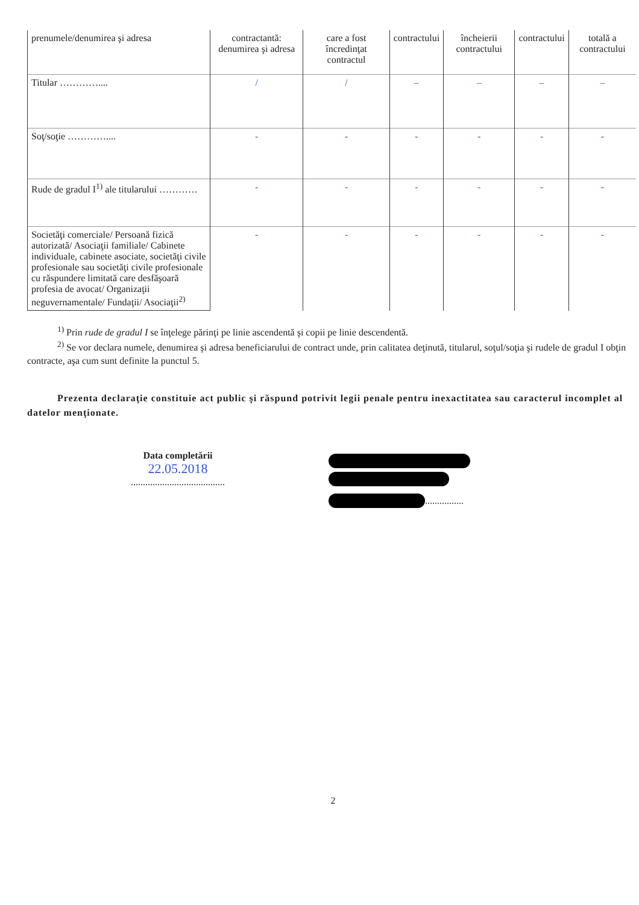| prenumele/denumirea şi adresa | contractantă: denumirea şi adresa | care a fost încredinţat contractul | contractului | încheierii contractului | contractului | totală a contractului |
| Titular ………….... | / | / | – | – | – | – |
| Soţ/soţie ………….... | - | - | - | - | - | - |
| Rude de gradul I<sup>1)</sup> ale titularului ………… | - | - | - | - | - | - |
| Societăţi comerciale/ Persoană fizică autorizată/ Asociaţii familiale/ Cabinete individuale, cabinete asociate, societăţi civile profesionale sau societăţi civile profesionale cu răspundere limitată care desfăşoară profesia de avocat/ Organizaţii neguvernamentale/ Fundaţii/ Asociaţii<sup>2)</sup> | - | - | - | - | - | - |
<sup>1)</sup> Prin rude de gradul I se înţelege părinţi pe linie ascendentă şi copii pe linie descendentă.
<sup>2)</sup> Se vor declara numele, denumirea şi adresa beneficiarului de contract unde, prin calitatea deţinută, titularul, soţul/soţia şi rudele de gradul I obţin contracte, aşa cum sunt definite la punctul 5.
Prezenta declaraţie constituie act public şi răspund potrivit legii penale pentru inexactitatea sau caracterul incomplet al datelor menţionate.
Data completării
22.05.2018
.......................................
................
2